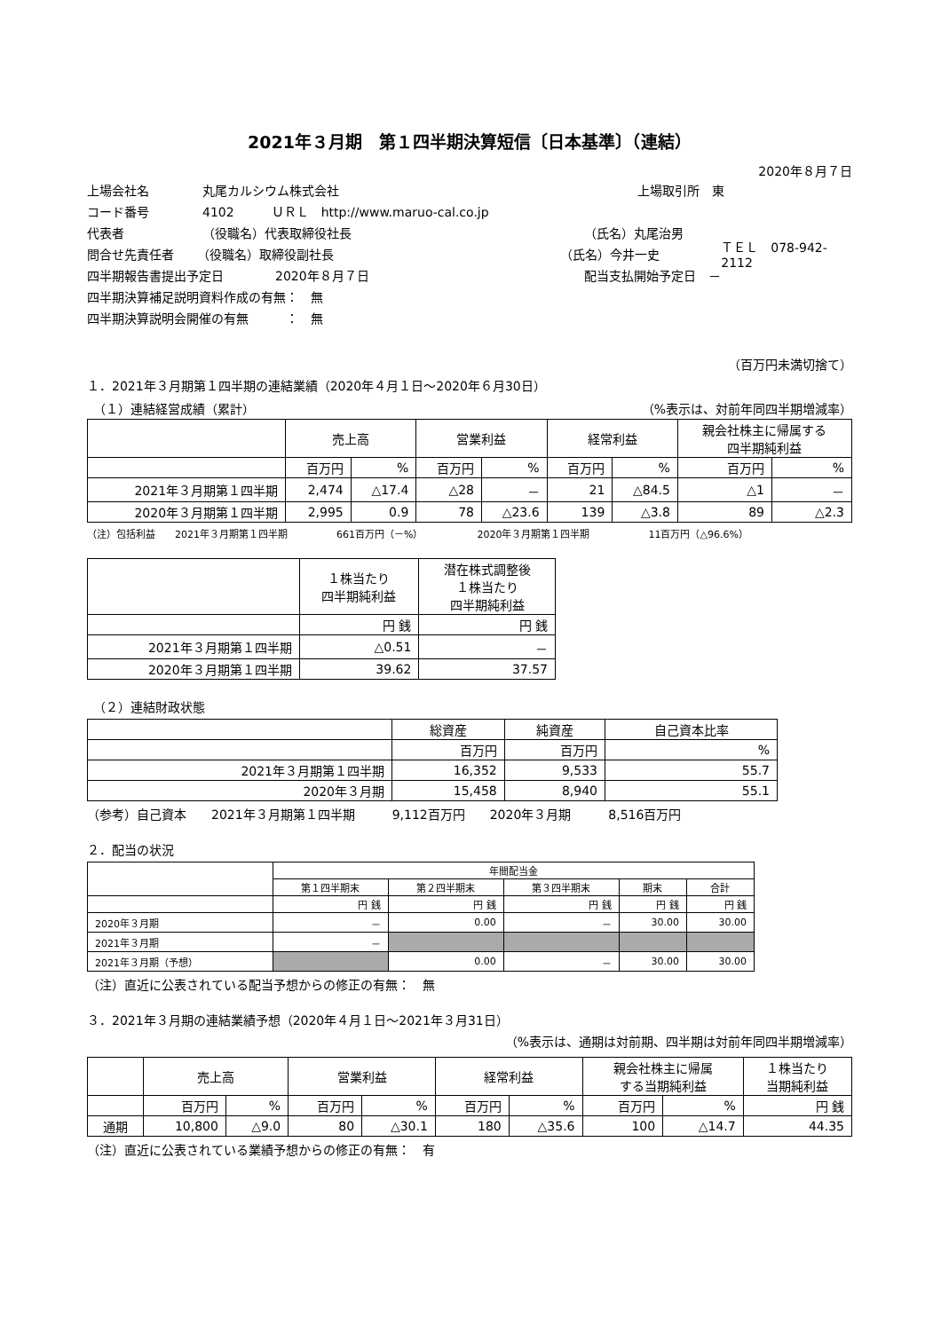2021年３月期　第１四半期決算短信〔日本基準〕（連結）
2020年８月７日
上場会社名 丸尾カルシウム株式会社 上場取引所　東
コード番号 4102　　　ＵＲＬ　http://www.maruo-cal.co.jp
代表者 （役職名）代表取締役社長 （氏名）丸尾治男
問合せ先責任者 （役職名）取締役副社長 （氏名）今井一史 ＴＥＬ　078-942-2112
四半期報告書提出予定日 2020年８月７日 配当支払開始予定日　－
四半期決算補足説明資料作成の有無：　無
四半期決算説明会開催の有無　　　：　無
（百万円未満切捨て）
１．2021年３月期第１四半期の連結業績（2020年４月１日～2020年６月30日）
　（１）連結経営成績（累計） （%表示は、対前年同四半期増減率）
| | 売上高 | | 営業利益 | | 経常利益 | | 親会社株主に帰属する 四半期純利益 | |
| | 百万円 | % | 百万円 | % | 百万円 | % | 百万円 | % |
| 2021年３月期第１四半期 | 2,474 | △17.4 | △28 | － | 21 | △84.5 | △1 | － |
| 2020年３月期第１四半期 | 2,995 | 0.9 | 78 | △23.6 | 139 | △3.8 | 89 | △2.3 |
（注）包括利益　　2021年３月期第１四半期　　　　　661百万円（－%）　　　　　　2020年３月期第１四半期　　　　　　11百万円（△96.6%）
| | １株当たり 四半期純利益 | 潜在株式調整後 １株当たり 四半期純利益 |
| | 円 銭 | 円 銭 |
| 2021年３月期第１四半期 | △0.51 | － |
| 2020年３月期第１四半期 | 39.62 | 37.57 |
　（２）連結財政状態
| | 総資産 | 純資産 | 自己資本比率 |
| | 百万円 | 百万円 | % |
| 2021年３月期第１四半期 | 16,352 | 9,533 | 55.7 |
| 2020年３月期 | 15,458 | 8,940 | 55.1 |
（参考）自己資本　　2021年３月期第１四半期　　　9,112百万円　　2020年３月期　　　8,516百万円
２．配当の状況
| | 年間配当金 | | | | |
| | 第１四半期末 | 第２四半期末 | 第３四半期末 | 期末 | 合計 |
| | 円 銭 | 円 銭 | 円 銭 | 円 銭 | 円 銭 |
| 2020年３月期 | － | 0.00 | － | 30.00 | 30.00 |
| 2021年３月期 | － | | | | |
| 2021年３月期（予想） | | 0.00 | － | 30.00 | 30.00 |
（注）直近に公表されている配当予想からの修正の有無：　無
３．2021年３月期の連結業績予想（2020年４月１日～2021年３月31日）
（%表示は、通期は対前期、四半期は対前年同四半期増減率）
| | 売上高 | | 営業利益 | | 経常利益 | | 親会社株主に帰属 する当期純利益 | | １株当たり 当期純利益 |
| | 百万円 | % | 百万円 | % | 百万円 | % | 百万円 | % | 円 銭 |
| 通期 | 10,800 | △9.0 | 80 | △30.1 | 180 | △35.6 | 100 | △14.7 | 44.35 |
（注）直近に公表されている業績予想からの修正の有無：　有